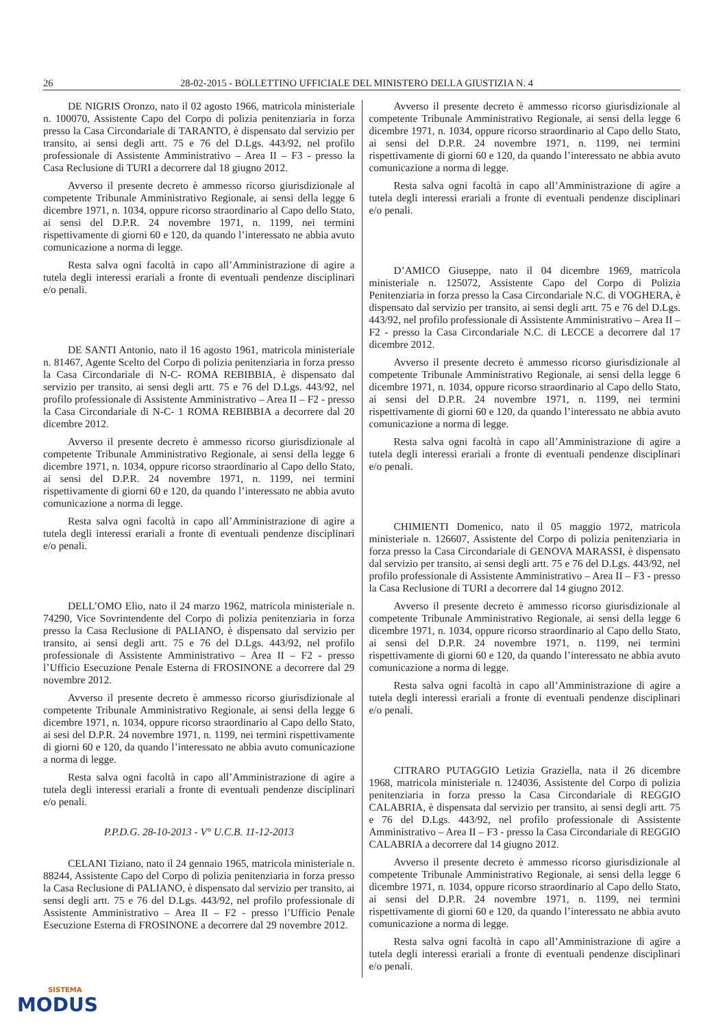26 28-02-2015 - BOLLETTINO UFFICIALE DEL MINISTERO DELLA GIUSTIZIA N. 4
DE NIGRIS Oronzo, nato il 02 agosto 1966, matricola ministeriale n. 100070, Assistente Capo del Corpo di polizia penitenziaria in forza presso la Casa Circondariale di TARANTO, è dispensato dal servizio per transito, ai sensi degli artt. 75 e 76 del D.Lgs. 443/92, nel profilo professionale di Assistente Amministrativo – Area II – F3 - presso la Casa Reclusione di TURI a decorrere dal 18 giugno 2012.
Avverso il presente decreto è ammesso ricorso giurisdizionale al competente Tribunale Amministrativo Regionale, ai sensi della legge 6 dicembre 1971, n. 1034, oppure ricorso straordinario al Capo dello Stato, ai sensi del D.P.R. 24 novembre 1971, n. 1199, nei termini rispettivamente di giorni 60 e 120, da quando l’interessato ne abbia avuto comunicazione a norma di legge.
Resta salva ogni facoltà in capo all’Amministrazione di agire a tutela degli interessi erariali a fronte di eventuali pendenze disciplinari e/o penali.
DE SANTI Antonio, nato il 16 agosto 1961, matricola ministeriale n. 81467, Agente Scelto del Corpo di polizia penitenziaria in forza presso la Casa Circondariale di N-C- ROMA REBIBBIA, è dispensato dal servizio per transito, ai sensi degli artt. 75 e 76 del D.Lgs. 443/92, nel profilo professionale di Assistente Amministrativo – Area II – F2 - presso la Casa Circondariale di N-C- 1 ROMA REBIBBIA a decorrere dal 20 dicembre 2012.
Avverso il presente decreto è ammesso ricorso giurisdizionale al competente Tribunale Amministrativo Regionale, ai sensi della legge 6 dicembre 1971, n. 1034, oppure ricorso straordinario al Capo dello Stato, ai sensi del D.P.R. 24 novembre 1971, n. 1199, nei termini rispettivamente di giorni 60 e 120, da quando l’interessato ne abbia avuto comunicazione a norma di legge.
Resta salva ogni facoltà in capo all’Amministrazione di agire a tutela degli interessi erariali a fronte di eventuali pendenze disciplinari e/o penali.
DELL’OMO Elio, nato il 24 marzo 1962, matricola ministeriale n. 74290, Vice Sovrintendente del Corpo di polizia penitenziaria in forza presso la Casa Reclusione di PALIANO, è dispensato dal servizio per transito, ai sensi degli artt. 75 e 76 del D.Lgs. 443/92, nel profilo professionale di Assistente Amministrativo – Area II – F2 - presso l’Ufficio Esecuzione Penale Esterna di FROSINONE a decorrere dal 29 novembre 2012.
Avverso il presente decreto è ammesso ricorso giurisdizionale al competente Tribunale Amministrativo Regionale, ai sensi della legge 6 dicembre 1971, n. 1034, oppure ricorso straordinario al Capo dello Stato, ai sesi del D.P.R. 24 novembre 1971, n. 1199, nei termini rispettivamente di giorni 60 e 120, da quando l’interessato ne abbia avuto comunicazione a norma di legge.
Resta salva ogni facoltà in capo all’Amministrazione di agire a tutela degli interessi erariali a fronte di eventuali pendenze disciplinari e/o penali.
P.P.D.G. 28-10-2013 - V° U.C.B. 11-12-2013
CELANI Tiziano, nato il 24 gennaio 1965, matricola ministeriale n. 88244, Assistente Capo del Corpo di polizia penitenziaria in forza presso la Casa Reclusione di PALIANO, è dispensato dal servizio per transito, ai sensi degli artt. 75 e 76 del D.Lgs. 443/92, nel profilo professionale di Assistente Amministrativo – Area II – F2 - presso l’Ufficio Penale Esecuzione Esterna di FROSINONE a decorrere dal 29 novembre 2012.
Avverso il presente decreto è ammesso ricorso giurisdizionale al competente Tribunale Amministrativo Regionale, ai sensi della legge 6 dicembre 1971, n. 1034, oppure ricorso straordinario al Capo dello Stato, ai sensi del D.P.R. 24 novembre 1971, n. 1199, nei termini rispettivamente di giorni 60 e 120, da quando l’interessato ne abbia avuto comunicazione a norma di legge.
Resta salva ogni facoltà in capo all’Amministrazione di agire a tutela degli interessi erariali a fronte di eventuali pendenze disciplinari e/o penali.
D’AMICO Giuseppe, nato il 04 dicembre 1969, matricola ministeriale n. 125072, Assistente Capo del Corpo di Polizia Penitenziaria in forza presso la Casa Circondariale N.C. di VOGHERA, è dispensato dal servizio per transito, ai sensi degli artt. 75 e 76 del D.Lgs. 443/92, nel profilo professionale di Assistente Amministrativo – Area II – F2 - presso la Casa Circondariale N.C. di LECCE a decorrere dal 17 dicembre 2012.
Avverso il presente decreto è ammesso ricorso giurisdizionale al competente Tribunale Amministrativo Regionale, ai sensi della legge 6 dicembre 1971, n. 1034, oppure ricorso straordinario al Capo dello Stato, ai sensi del D.P.R. 24 novembre 1971, n. 1199, nei termini rispettivamente di giorni 60 e 120, da quando l’interessato ne abbia avuto comunicazione a norma di legge.
Resta salva ogni facoltà in capo all’Amministrazione di agire a tutela degli interessi erariali a fronte di eventuali pendenze disciplinari e/o penali.
CHIMIENTI Domenico, nato il 05 maggio 1972, matricola ministeriale n. 126607, Assistente del Corpo di polizia penitenziaria in forza presso la Casa Circondariale di GENOVA MARASSI, è dispensato dal servizio per transito, ai sensi degli artt. 75 e 76 del D.Lgs. 443/92, nel profilo professionale di Assistente Amministrativo – Area II – F3 - presso la Casa Reclusione di TURI a decorrere dal 14 giugno 2012.
Avverso il presente decreto è ammesso ricorso giurisdizionale al competente Tribunale Amministrativo Regionale, ai sensi della legge 6 dicembre 1971, n. 1034, oppure ricorso straordinario al Capo dello Stato, ai sensi del D.P.R. 24 novembre 1971, n. 1199, nei termini rispettivamente di giorni 60 e 120, da quando l’interessato ne abbia avuto comunicazione a norma di legge.
Resta salva ogni facoltà in capo all’Amministrazione di agire a tutela degli interessi erariali a fronte di eventuali pendenze disciplinari e/o penali.
CITRARO PUTAGGIO Letizia Graziella, nata il 26 dicembre 1968, matricola ministeriale n. 124036, Assistente del Corpo di polizia penitenziaria in forza presso la Casa Circondariale di REGGIO CALABRIA, è dispensata dal servizio per transito, ai sensi degli artt. 75 e 76 del D.Lgs. 443/92, nel profilo professionale di Assistente Amministrativo – Area II – F3 - presso la Casa Circondariale di REGGIO CALABRIA a decorrere dal 14 giugno 2012.
Avverso il presente decreto è ammesso ricorso giurisdizionale al competente Tribunale Amministrativo Regionale, ai sensi della legge 6 dicembre 1971, n. 1034, oppure ricorso straordinario al Capo dello Stato, ai sensi del D.P.R. 24 novembre 1971, n. 1199, nei termini rispettivamente di giorni 60 e 120, da quando l’interessato ne abbia avuto comunicazione a norma di legge.
Resta salva ogni facoltà in capo all’Amministrazione di agire a tutela degli interessi erariali a fronte di eventuali pendenze disciplinari e/o penali.
SISTEMA
MODUS